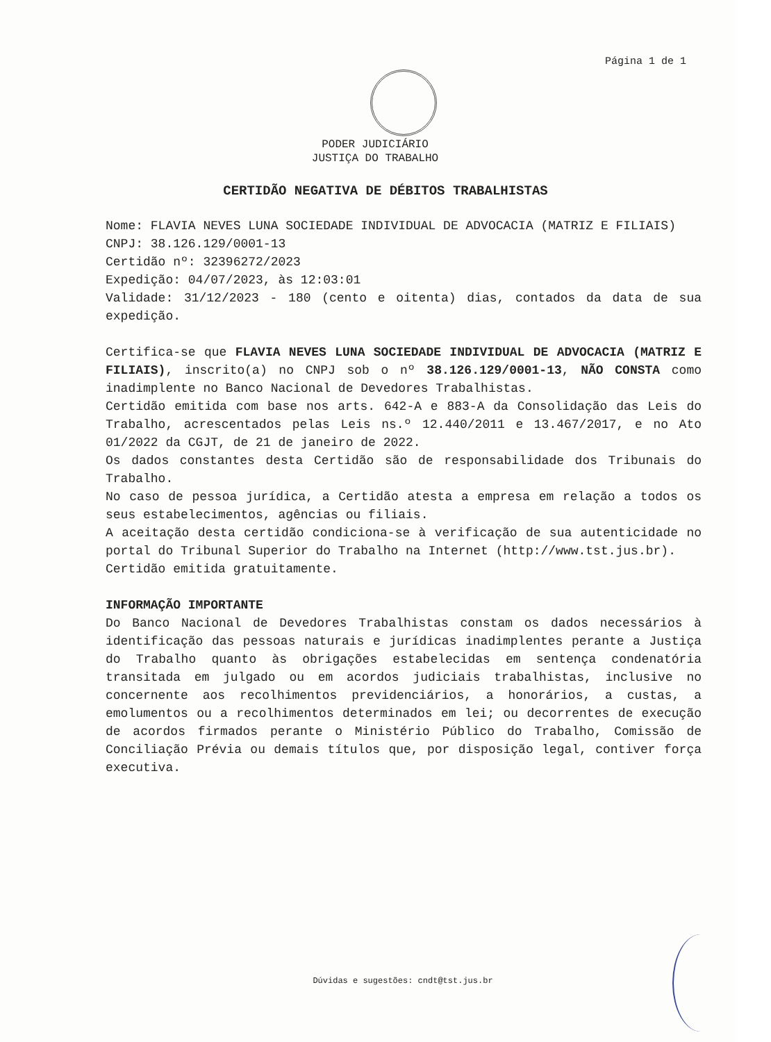Página 1 de 1
PODER JUDICIÁRIO
JUSTIÇA DO TRABALHO
CERTIDÃO NEGATIVA DE DÉBITOS TRABALHISTAS
Nome: FLAVIA NEVES LUNA SOCIEDADE INDIVIDUAL DE ADVOCACIA (MATRIZ E FILIAIS)
CNPJ: 38.126.129/0001-13
Certidão nº: 32396272/2023
Expedição: 04/07/2023, às 12:03:01
Validade: 31/12/2023 - 180 (cento e oitenta) dias, contados da data de sua expedição.
Certifica-se que FLAVIA NEVES LUNA SOCIEDADE INDIVIDUAL DE ADVOCACIA (MATRIZ E FILIAIS), inscrito(a) no CNPJ sob o nº 38.126.129/0001-13, NÃO CONSTA como inadimplente no Banco Nacional de Devedores Trabalhistas.
Certidão emitida com base nos arts. 642-A e 883-A da Consolidação das Leis do Trabalho, acrescentados pelas Leis ns.º 12.440/2011 e 13.467/2017, e no Ato 01/2022 da CGJT, de 21 de janeiro de 2022.
Os dados constantes desta Certidão são de responsabilidade dos Tribunais do Trabalho.
No caso de pessoa jurídica, a Certidão atesta a empresa em relação a todos os seus estabelecimentos, agências ou filiais.
A aceitação desta certidão condiciona-se à verificação de sua autenticidade no portal do Tribunal Superior do Trabalho na Internet (http://www.tst.jus.br).
Certidão emitida gratuitamente.
INFORMAÇÃO IMPORTANTE
Do Banco Nacional de Devedores Trabalhistas constam os dados necessários à identificação das pessoas naturais e jurídicas inadimplentes perante a Justiça do Trabalho quanto às obrigações estabelecidas em sentença condenatória transitada em julgado ou em acordos judiciais trabalhistas, inclusive no concernente aos recolhimentos previdenciários, a honorários, a custas, a emolumentos ou a recolhimentos determinados em lei; ou decorrentes de execução de acordos firmados perante o Ministério Público do Trabalho, Comissão de Conciliação Prévia ou demais títulos que, por disposição legal, contiver força executiva.
Dúvidas e sugestões: cndt@tst.jus.br